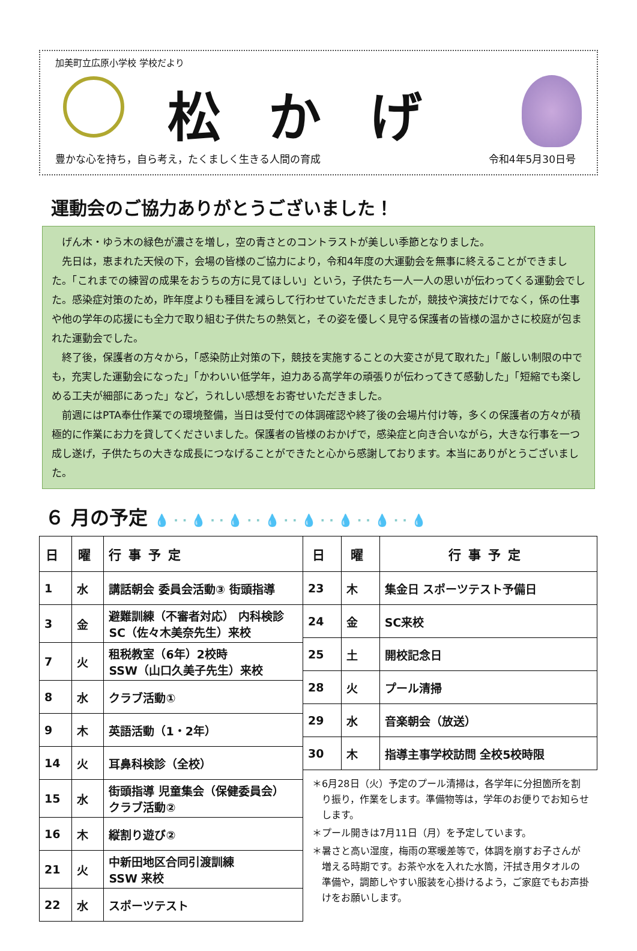加美町立広原小学校 学校だより
松かげ
豊かな心を持ち，自ら考え，たくましく生きる人間の育成 令和4年5月30日号
運動会のご協力ありがとうございました！
げん木・ゆう木の緑色が濃さを増し，空の青さとのコントラストが美しい季節となりました。
先日は，恵まれた天候の下，会場の皆様のご協力により，令和4年度の大運動会を無事に終えることができました。「これまでの練習の成果をおうちの方に見てほしい」という，子供たち一人一人の思いが伝わってくる運動会でした。感染症対策のため，昨年度よりも種目を減らして行わせていただきましたが，競技や演技だけでなく，係の仕事や他の学年の応援にも全力で取り組む子供たちの熱気と，その姿を優しく見守る保護者の皆様の温かさに校庭が包まれた運動会でした。
終了後，保護者の方々から，「感染防止対策の下，競技を実施することの大変さが見て取れた」「厳しい制限の中でも，充実した運動会になった」「かわいい低学年，迫力ある高学年の頑張りが伝わってきて感動した」「短縮でも楽しめる工夫が細部にあった」など，うれしい感想をお寄せいただきました。
前週にはPTA奉仕作業での環境整備，当日は受付での体調確認や終了後の会場片付け等，多くの保護者の方々が積極的に作業にお力を貸してくださいました。保護者の皆様のおかげで，感染症と向き合いながら，大きな行事を一つ成し遂げ，子供たちの大きな成長につなげることができたと心から感謝しております。本当にありがとうございました。
６ 月の予定 💧 · · 💧 · · 💧 · · 💧 · · 💧 · · 💧 · · 💧 · · 💧
| 日 | 曜 | 行事予定 |
| --- | --- | --- |
| 1 | 水 | 講話朝会 委員会活動③ 街頭指導 |
| 3 | 金 | 避難訓練（不審者対応） 内科検診 SC（佐々木美奈先生）来校 |
| 7 | 火 | 租税教室（6年）2校時 SSW（山口久美子先生）来校 |
| 8 | 水 | クラブ活動① |
| 9 | 木 | 英語活動（1・2年） |
| 14 | 火 | 耳鼻科検診（全校） |
| 15 | 水 | 街頭指導 児童集会（保健委員会） クラブ活動② |
| 16 | 木 | 縦割り遊び② |
| 21 | 火 | 中新田地区合同引渡訓練 SSW 来校 |
| 22 | 水 | スポーツテスト |
| 日 | 曜 | 行事予定 |
| --- | --- | --- |
| 23 | 木 | 集金日 スポーツテスト予備日 |
| 24 | 金 | SC来校 |
| 25 | 土 | 開校記念日 |
| 28 | 火 | プール清掃 |
| 29 | 水 | 音楽朝会（放送） |
| 30 | 木 | 指導主事学校訪問 全校5校時限 |
＊6月28日（火）予定のプール清掃は，各学年に分担箇所を割り振り，作業をします。準備物等は，学年のお便りでお知らせします。
＊プール開きは7月11日（月）を予定しています。
＊暑さと高い湿度，梅雨の寒暖差等で，体調を崩すお子さんが増える時期です。お茶や水を入れた水筒，汗拭き用タオルの準備や，調節しやすい服装を心掛けるよう，ご家庭でもお声掛けをお願いします。